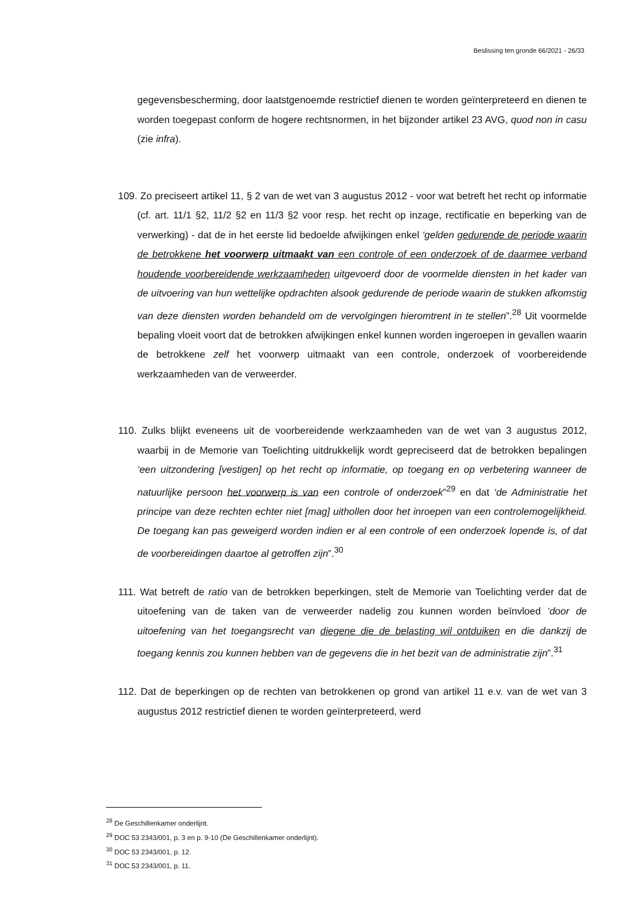Beslissing ten gronde 66/2021 - 26/33
gegevensbescherming, door laatstgenoemde restrictief dienen te worden geïnterpreteerd en dienen te worden toegepast conform de hogere rechtsnormen, in het bijzonder artikel 23 AVG, quod non in casu (zie infra).
109. Zo preciseert artikel 11, § 2 van de wet van 3 augustus 2012 - voor wat betreft het recht op informatie (cf. art. 11/1 §2, 11/2 §2 en 11/3 §2 voor resp. het recht op inzage, rectificatie en beperking van de verwerking) - dat de in het eerste lid bedoelde afwijkingen enkel ‘gelden gedurende de periode waarin de betrokkene het voorwerp uitmaakt van een controle of een onderzoek of de daarmee verband houdende voorbereidende werkzaamheden uitgevoerd door de voormelde diensten in het kader van de uitvoering van hun wettelijke opdrachten alsook gedurende de periode waarin de stukken afkomstig van deze diensten worden behandeld om de vervolgingen hieromtrent in te stellen”.<sup>28</sup> Uit voormelde bepaling vloeit voort dat de betrokken afwijkingen enkel kunnen worden ingeroepen in gevallen waarin de betrokkene zelf het voorwerp uitmaakt van een controle, onderzoek of voorbereidende werkzaamheden van de verweerder.
110. Zulks blijkt eveneens uit de voorbereidende werkzaamheden van de wet van 3 augustus 2012, waarbij in de Memorie van Toelichting uitdrukkelijk wordt gepreciseerd dat de betrokken bepalingen ‘een uitzondering [vestigen] op het recht op informatie, op toegang en op verbetering wanneer de natuurlijke persoon het voorwerp is van een controle of onderzoek”<sup>29</sup> en dat ‘de Administratie het principe van deze rechten echter niet [mag] uithollen door het inroepen van een controlemogelijkheid. De toegang kan pas geweigerd worden indien er al een controle of een onderzoek lopende is, of dat de voorbereidingen daartoe al getroffen zijn”.<sup>30</sup>
111. Wat betreft de ratio van de betrokken beperkingen, stelt de Memorie van Toelichting verder dat de uitoefening van de taken van de verweerder nadelig zou kunnen worden beïnvloed ‘door de uitoefening van het toegangsrecht van diegene die de belasting wil ontduiken en die dankzij de toegang kennis zou kunnen hebben van de gegevens die in het bezit van de administratie zijn”.<sup>31</sup>
112. Dat de beperkingen op de rechten van betrokkenen op grond van artikel 11 e.v. van de wet van 3 augustus 2012 restrictief dienen te worden geïnterpreteerd, werd
<sup>28</sup> De Geschillenkamer onderlijnt.
<sup>29</sup> DOC 53 2343/001, p. 3 en p. 9-10 (De Geschillenkamer onderlijnt).
<sup>30</sup> DOC 53 2343/001, p. 12.
<sup>31</sup> DOC 53 2343/001, p. 11.